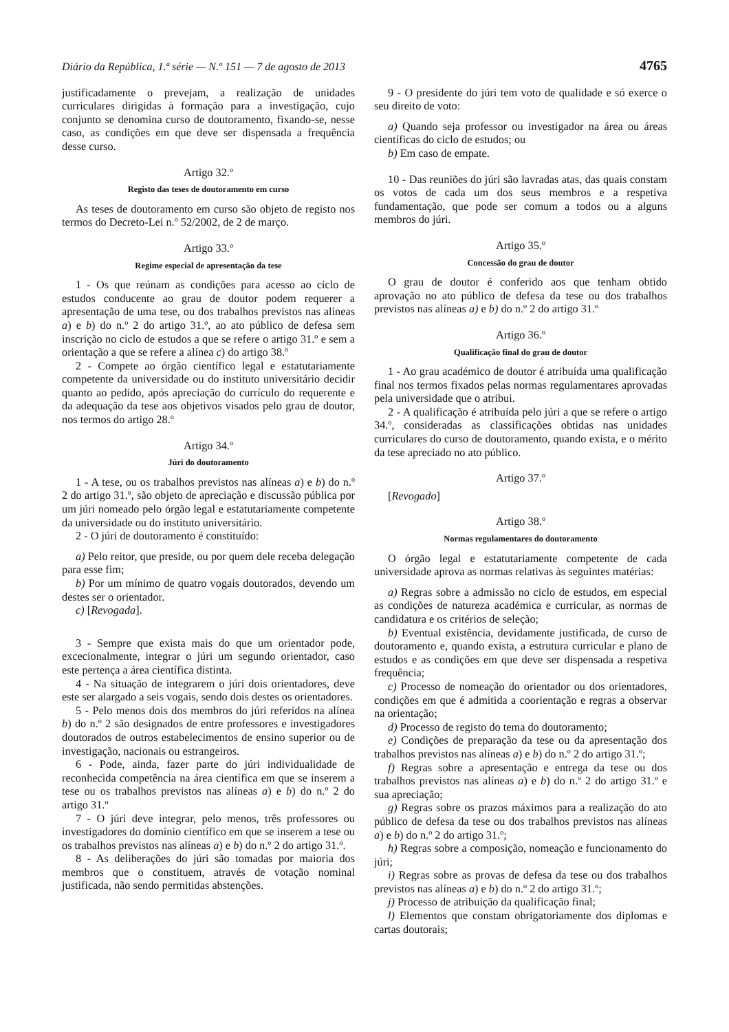Diário da República, 1.ª série — N.º 151 — 7 de agosto de 2013 4765
justificadamente o prevejam, a realização de unidades curriculares dirigidas à formação para a investigação, cujo conjunto se denomina curso de doutoramento, fixando-se, nesse caso, as condições em que deve ser dispensada a frequência desse curso.
Artigo 32.º
Registo das teses de doutoramento em curso
As teses de doutoramento em curso são objeto de registo nos termos do Decreto-Lei n.º 52/2002, de 2 de março.
Artigo 33.º
Regime especial de apresentação da tese
1 - Os que reúnam as condições para acesso ao ciclo de estudos conducente ao grau de doutor podem requerer a apresentação de uma tese, ou dos trabalhos previstos nas alíneas a) e b) do n.º 2 do artigo 31.º, ao ato público de defesa sem inscrição no ciclo de estudos a que se refere o artigo 31.º e sem a orientação a que se refere a alínea c) do artigo 38.º
2 - Compete ao órgão científico legal e estatutariamente competente da universidade ou do instituto universitário decidir quanto ao pedido, após apreciação do currículo do requerente e da adequação da tese aos objetivos visados pelo grau de doutor, nos termos do artigo 28.º
Artigo 34.º
Júri do doutoramento
1 - A tese, ou os trabalhos previstos nas alíneas a) e b) do n.º 2 do artigo 31.º, são objeto de apreciação e discussão pública por um júri nomeado pelo órgão legal e estatutariamente competente da universidade ou do instituto universitário.
2 - O júri de doutoramento é constituído:
a) Pelo reitor, que preside, ou por quem dele receba delegação para esse fim;
b) Por um mínimo de quatro vogais doutorados, devendo um destes ser o orientador.
c) [Revogada].
3 - Sempre que exista mais do que um orientador pode, excecionalmente, integrar o júri um segundo orientador, caso este pertença a área científica distinta.
4 - Na situação de integrarem o júri dois orientadores, deve este ser alargado a seis vogais, sendo dois destes os orientadores.
5 - Pelo menos dois dos membros do júri referidos na alínea b) do n.º 2 são designados de entre professores e investigadores doutorados de outros estabelecimentos de ensino superior ou de investigação, nacionais ou estrangeiros.
6 - Pode, ainda, fazer parte do júri individualidade de reconhecida competência na área científica em que se inserem a tese ou os trabalhos previstos nas alíneas a) e b) do n.º 2 do artigo 31.º
7 - O júri deve integrar, pelo menos, três professores ou investigadores do domínio científico em que se inserem a tese ou os trabalhos previstos nas alíneas a) e b) do n.º 2 do artigo 31.º.
8 - As deliberações do júri são tomadas por maioria dos membros que o constituem, através de votação nominal justificada, não sendo permitidas abstenções.
9 - O presidente do júri tem voto de qualidade e só exerce o seu direito de voto:
a) Quando seja professor ou investigador na área ou áreas científicas do ciclo de estudos; ou
b) Em caso de empate.
10 - Das reuniões do júri são lavradas atas, das quais constam os votos de cada um dos seus membros e a respetiva fundamentação, que pode ser comum a todos ou a alguns membros do júri.
Artigo 35.º
Concessão do grau de doutor
O grau de doutor é conferido aos que tenham obtido aprovação no ato público de defesa da tese ou dos trabalhos previstos nas alíneas a) e b) do n.º 2 do artigo 31.º
Artigo 36.º
Qualificação final do grau de doutor
1 - Ao grau académico de doutor é atribuída uma qualificação final nos termos fixados pelas normas regulamentares aprovadas pela universidade que o atribui.
2 - A qualificação é atribuída pelo júri a que se refere o artigo 34.º, consideradas as classificações obtidas nas unidades curriculares do curso de doutoramento, quando exista, e o mérito da tese apreciado no ato público.
Artigo 37.º
[Revogado]
Artigo 38.º
Normas regulamentares do doutoramento
O órgão legal e estatutariamente competente de cada universidade aprova as normas relativas às seguintes matérias:
a) Regras sobre a admissão no ciclo de estudos, em especial as condições de natureza académica e curricular, as normas de candidatura e os critérios de seleção;
b) Eventual existência, devidamente justificada, de curso de doutoramento e, quando exista, a estrutura curricular e plano de estudos e as condições em que deve ser dispensada a respetiva frequência;
c) Processo de nomeação do orientador ou dos orientadores, condições em que é admitida a coorientação e regras a observar na orientação;
d) Processo de registo do tema do doutoramento;
e) Condições de preparação da tese ou da apresentação dos trabalhos previstos nas alíneas a) e b) do n.º 2 do artigo 31.º;
f) Regras sobre a apresentação e entrega da tese ou dos trabalhos previstos nas alíneas a) e b) do n.º 2 do artigo 31.º e sua apreciação;
g) Regras sobre os prazos máximos para a realização do ato público de defesa da tese ou dos trabalhos previstos nas alíneas a) e b) do n.º 2 do artigo 31.º;
h) Regras sobre a composição, nomeação e funcionamento do júri;
i) Regras sobre as provas de defesa da tese ou dos trabalhos previstos nas alíneas a) e b) do n.º 2 do artigo 31.º;
j) Processo de atribuição da qualificação final;
l) Elementos que constam obrigatoriamente dos diplomas e cartas doutorais;